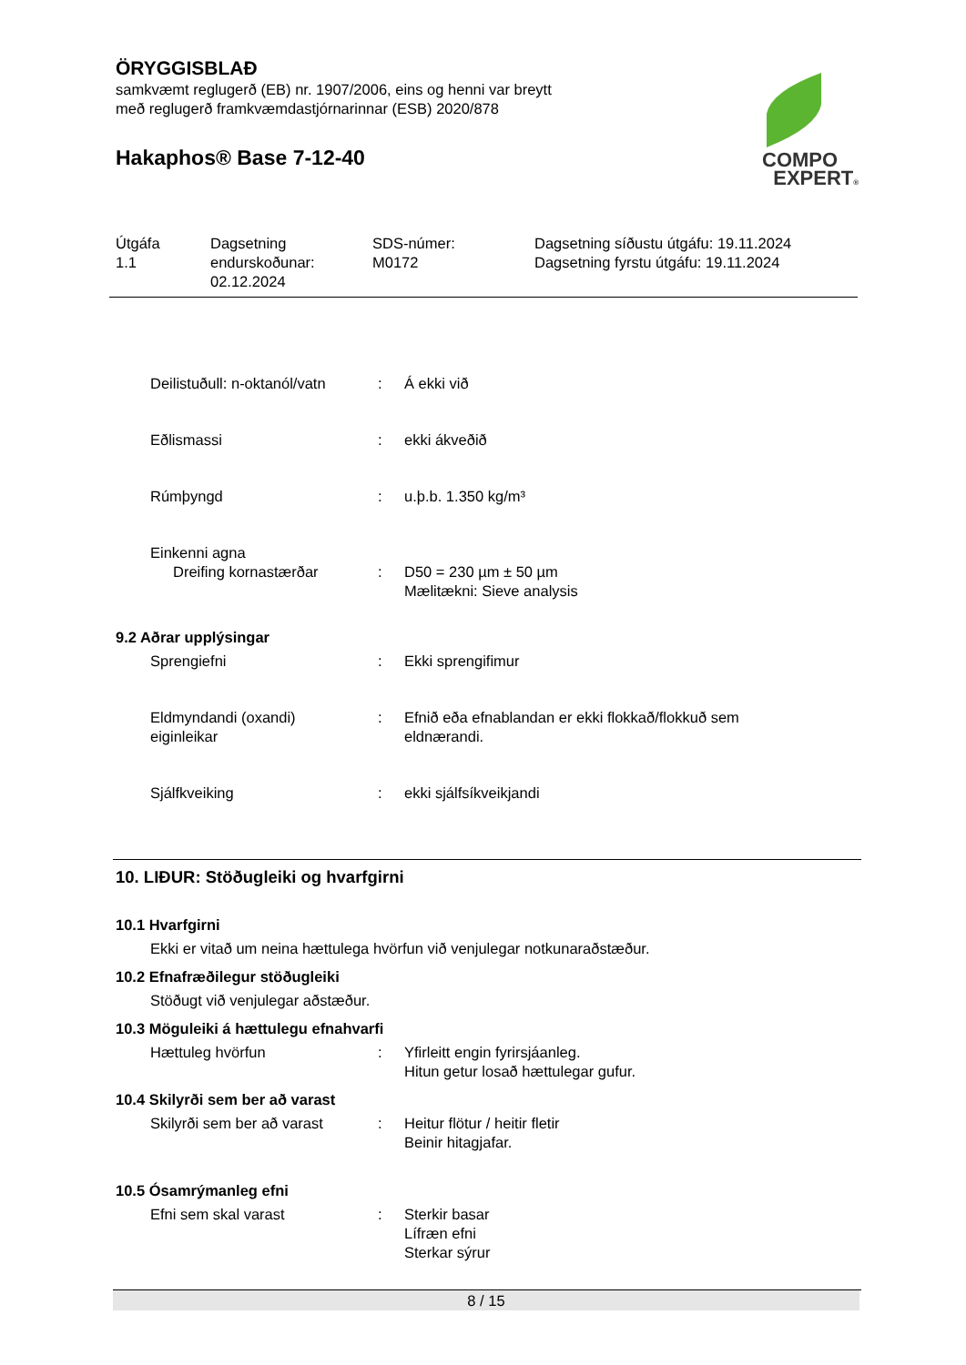ÖRYGGISBLAÐ
samkvæmt reglugerð (EB) nr. 1907/2006, eins og henni var breytt
með reglugerð framkvæmdastjórnarinnar (ESB) 2020/878
Hakaphos® Base 7-12-40
COMPO
EXPERT®
Útgáfa
1.1
Dagsetning
endurskoðunar:
02.12.2024
SDS-númer:
M0172
Dagsetning síðustu útgáfu: 19.11.2024
Dagsetning fyrstu útgáfu: 19.11.2024
Deilistuðull: n-oktanól/vatn
: Á ekki við
Eðlismassi : ekki ákveðið
Rúmþyngd : u.þ.b. 1.350 kg/m³
Einkenni agna
Dreifing kornastærðar : D50 = 230 µm ± 50 µm
Mælitækni: Sieve analysis
9.2 Aðrar upplýsingar
Sprengiefni : Ekki sprengifimur
Eldmyndandi (oxandi)
eiginleikar
: Efnið eða efnablandan er ekki flokkað/flokkuð sem eldnærandi.
Sjálfkveiking : ekki sjálfsíkveikjandi
10. LIÐUR: Stöðugleiki og hvarfgirni
10.1 Hvarfgirni
Ekki er vitað um neina hættulega hvörfun við venjulegar notkunaraðstæður.
10.2 Efnafræðilegur stöðugleiki
Stöðugt við venjulegar aðstæður.
10.3 Möguleiki á hættulegu efnahvarfi
Hættuleg hvörfun : Yfirleitt engin fyrirsjáanleg.
Hitun getur losað hættulegar gufur.
10.4 Skilyrði sem ber að varast
Skilyrði sem ber að varast
: Heitur flötur / heitir fletir
Beinir hitagjafar.
10.5 Ósamrýmanleg efni
Efni sem skal varast : Sterkir basar
Lífræn efni
Sterkar sýrur
8 / 15